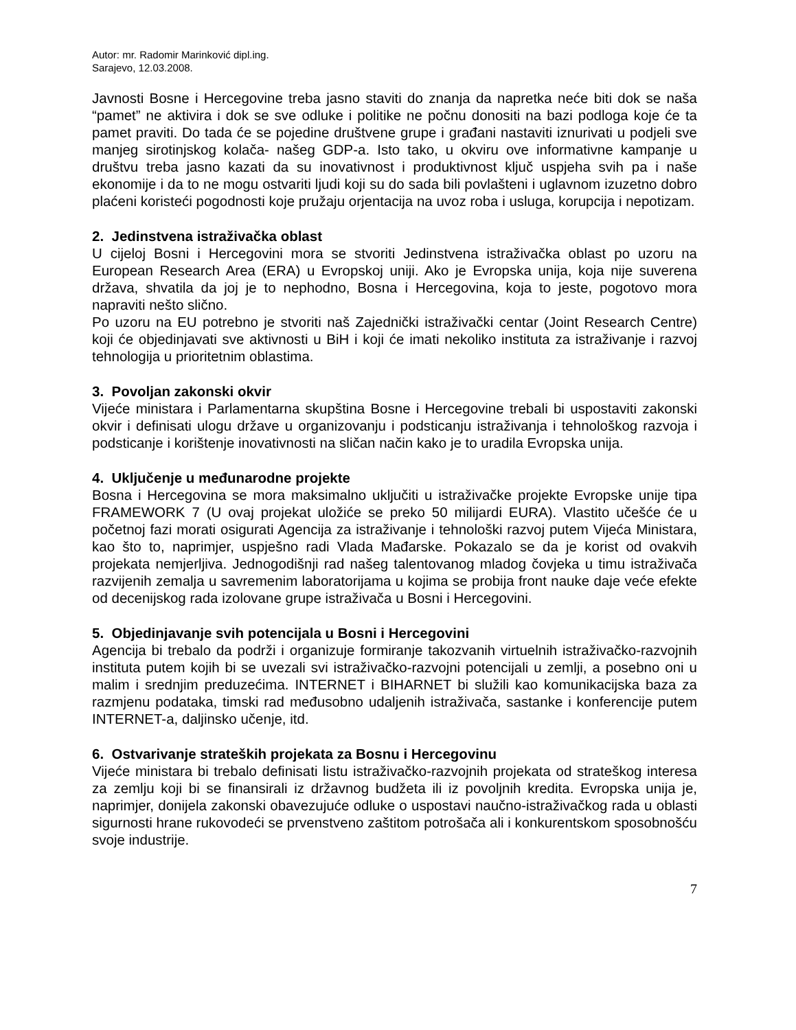Autor: mr. Radomir Marinković dipl.ing.
Sarajevo, 12.03.2008.
Javnosti Bosne i Hercegovine treba jasno staviti do znanja da napretka neće biti dok se naša “pamet” ne aktivira i dok se sve odluke i politike ne počnu donositi na bazi podloga koje će ta pamet praviti. Do tada će se pojedine društvene grupe i građani nastaviti iznurivati u podjeli sve manjeg sirotinjskog kolača- našeg GDP-a. Isto tako, u okviru ove informativne kampanje u društvu treba jasno kazati da su inovativnost i produktivnost ključ uspjeha svih pa i naše ekonomije i da to ne mogu ostvariti ljudi koji su do sada bili povlašteni i uglavnom izuzetno dobro plaćeni koristeći pogodnosti koje pružaju orjentacija na uvoz roba i usluga, korupcija i nepotizam.
2. Jedinstvena istraživačka oblast
U cijeloj Bosni i Hercegovini mora se stvoriti Jedinstvena istraživačka oblast po uzoru na European Research Area (ERA) u Evropskoj uniji. Ako je Evropska unija, koja nije suverena država, shvatila da joj je to nephodno, Bosna i Hercegovina, koja to jeste, pogotovo mora napraviti nešto slično.
Po uzoru na EU potrebno je stvoriti naš Zajednički istraživački centar (Joint Research Centre) koji će objedinjavati sve aktivnosti u BiH i koji će imati nekoliko instituta za istraživanje i razvoj tehnologija u prioritetnim oblastima.
3. Povoljan zakonski okvir
Vijeće ministara i Parlamentarna skupština Bosne i Hercegovine trebali bi uspostaviti zakonski okvir i definisati ulogu države u organizovanju i podsticanju istraživanja i tehnološkog razvoja i podsticanje i korištenje inovativnosti na sličan način kako je to uradila Evropska unija.
4. Uključenje u međunarodne projekte
Bosna i Hercegovina se mora maksimalno uključiti u istraživačke projekte Evropske unije tipa FRAMEWORK 7 (U ovaj projekat uložiće se preko 50 milijardi EURA). Vlastito učešće će u početnoj fazi morati osigurati Agencija za istraživanje i tehnološki razvoj putem Vijeća Ministara, kao što to, naprimjer, uspješno radi Vlada Mađarske. Pokazalo se da je korist od ovakvih projekata nemjerljiva. Jednogodišnji rad našeg talentovanog mladog čovjeka u timu istraživača razvijenih zemalja u savremenim laboratorijama u kojima se probija front nauke daje veće efekte od decenijskog rada izolovane grupe istraživača u Bosni i Hercegovini.
5. Objedinjavanje svih potencijala u Bosni i Hercegovini
Agencija bi trebalo da podrži i organizuje formiranje takozvanih virtuelnih istraživačko-razvojnih instituta putem kojih bi se uvezali svi istraživačko-razvojni potencijali u zemlji, a posebno oni u malim i srednjim preduzećima. INTERNET i BIHARNET bi služili kao komunikacijska baza za razmjenu podataka, timski rad međusobno udaljenih istraživača, sastanke i konferencije putem INTERNET-a, daljinsko učenje, itd.
6. Ostvarivanje strateških projekata za Bosnu i Hercegovinu
Vijeće ministara bi trebalo definisati listu istraživačko-razvojnih projekata od strateškog interesa za zemlju koji bi se finansirali iz državnog budžeta ili iz povoljnih kredita. Evropska unija je, naprimjer, donijela zakonski obavezujuće odluke o uspostavi naučno-istraživačkog rada u oblasti sigurnosti hrane rukovodeći se prvenstveno zaštitom potrošača ali i konkurentskom sposobnošću svoje industrije.
7